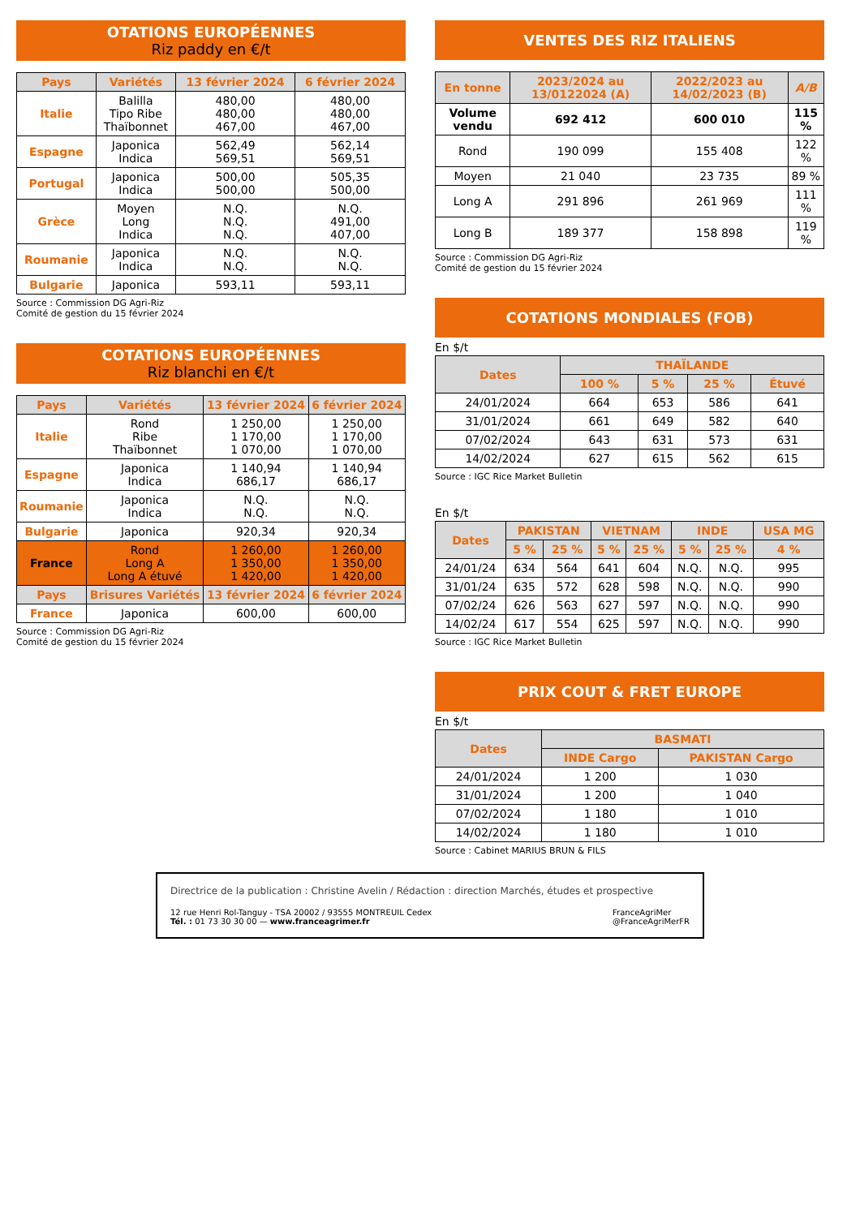OTATIONS EUROPÉENNES
Riz paddy en €/t
| Pays | Variétés | 13 février 2024 | 6 février 2024 |
| --- | --- | --- | --- |
| Italie | Balilla Tipo Ribe Thaïbonnet | 480,00 480,00 467,00 | 480,00 480,00 467,00 |
| Espagne | Japonica Indica | 562,49 569,51 | 562,14 569,51 |
| Portugal | Japonica Indica | 500,00 500,00 | 505,35 500,00 |
| Grèce | Moyen Long Indica | N.Q. N.Q. N.Q. | N.Q. 491,00 407,00 |
| Roumanie | Japonica Indica | N.Q. N.Q. | N.Q. N.Q. |
| Bulgarie | Japonica | 593,11 | 593,11 |
Source : Commission DG Agri-Riz
Comité de gestion du 15 février 2024
COTATIONS EUROPÉENNES
Riz blanchi en €/t
| Pays | Variétés | 13 février 2024 | 6 février 2024 |
| --- | --- | --- | --- |
| Italie | Rond Ribe Thaïbonnet | 1 250,00 1 170,00 1 070,00 | 1 250,00 1 170,00 1 070,00 |
| Espagne | Japonica Indica | 1 140,94 686,17 | 1 140,94 686,17 |
| Roumanie | Japonica Indica | N.Q. N.Q. | N.Q. N.Q. |
| Bulgarie | Japonica | 920,34 | 920,34 |
| France | Rond Long A Long A étuvé | 1 260,00 1 350,00 1 420,00 | 1 260,00 1 350,00 1 420,00 |
| Pays | Brisures Variétés | 13 février 2024 | 6 février 2024 |
| France | Japonica | 600,00 | 600,00 |
Source : Commission DG Agri-Riz
Comité de gestion du 15 février 2024
VENTES DES RIZ ITALIENS
| En tonne | 2023/2024 au 13/0122024 (A) | 2022/2023 au 14/02/2023 (B) | A/B |
| --- | --- | --- | --- |
| Volume vendu | 692 412 | 600 010 | 115 % |
| Rond | 190 099 | 155 408 | 122 % |
| Moyen | 21 040 | 23 735 | 89 % |
| Long A | 291 896 | 261 969 | 111 % |
| Long B | 189 377 | 158 898 | 119 % |
Source : Commission DG Agri-Riz
Comité de gestion du 15 février 2024
COTATIONS MONDIALES (FOB)
En $/t
| Dates | THAÏLANDE | | | |
| --- | --- | --- | --- | --- |
| | 100 % | 5 % | 25 % | Étuvé |
| 24/01/2024 | 664 | 653 | 586 | 641 |
| 31/01/2024 | 661 | 649 | 582 | 640 |
| 07/02/2024 | 643 | 631 | 573 | 631 |
| 14/02/2024 | 627 | 615 | 562 | 615 |
Source : IGC Rice Market Bulletin
En $/t
| Dates | PAKISTAN | | VIETNAM | | INDE | | USA MG |
| --- | --- | --- | --- | --- | --- | --- | --- |
| | 5 % | 25 % | 5 % | 25 % | 5 % | 25 % | 4 % |
| 24/01/24 | 634 | 564 | 641 | 604 | N.Q. | N.Q. | 995 |
| 31/01/24 | 635 | 572 | 628 | 598 | N.Q. | N.Q. | 990 |
| 07/02/24 | 626 | 563 | 627 | 597 | N.Q. | N.Q. | 990 |
| 14/02/24 | 617 | 554 | 625 | 597 | N.Q. | N.Q. | 990 |
Source : IGC Rice Market Bulletin
PRIX COUT & FRET EUROPE
En $/t
| Dates | BASMATI | |
| --- | --- | --- |
| | INDE Cargo | PAKISTAN Cargo |
| 24/01/2024 | 1 200 | 1 030 |
| 31/01/2024 | 1 200 | 1 040 |
| 07/02/2024 | 1 180 | 1 010 |
| 14/02/2024 | 1 180 | 1 010 |
Source : Cabinet MARIUS BRUN & FILS
Directrice de la publication : Christine Avelin / Rédaction : direction Marchés, études et prospective
12 rue Henri Rol-Tanguy - TSA 20002 / 93555 MONTREUIL Cedex
Tél. : 01 73 30 30 00 — www.franceagrimer.fr
FranceAgriMer
@FranceAgriMerFR